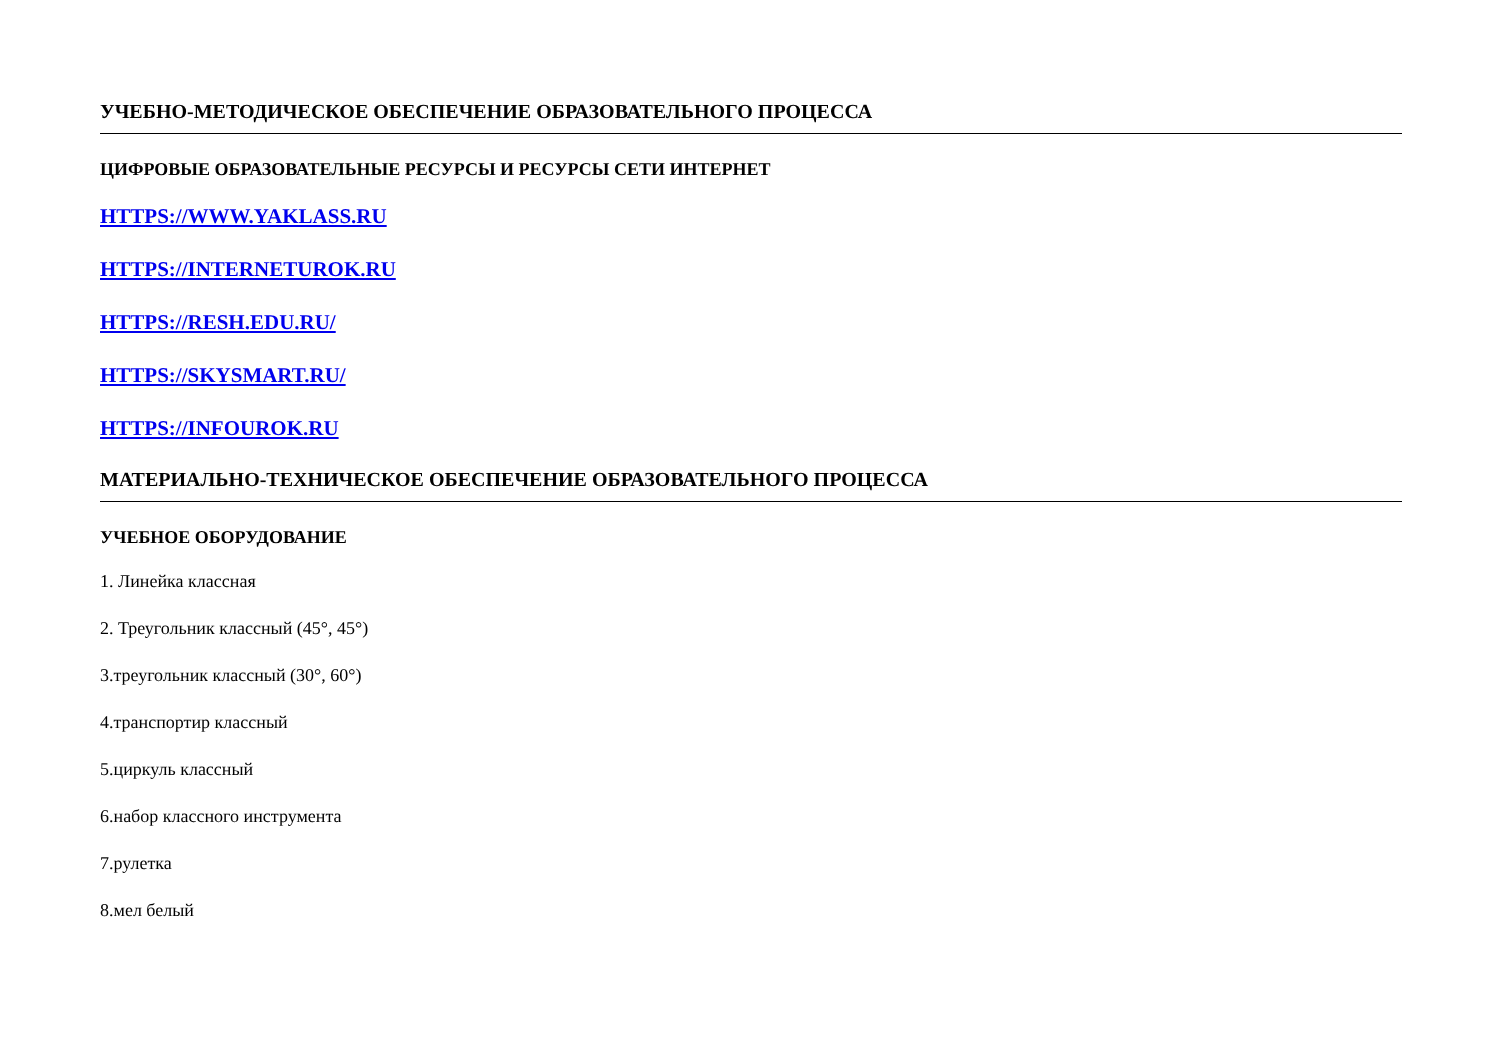УЧЕБНО-МЕТОДИЧЕСКОЕ ОБЕСПЕЧЕНИЕ ОБРАЗОВАТЕЛЬНОГО ПРОЦЕССА
ЦИФРОВЫЕ ОБРАЗОВАТЕЛЬНЫЕ РЕСУРСЫ И РЕСУРСЫ СЕТИ ИНТЕРНЕТ
HTTPS://WWW.YAKLASS.RU
HTTPS://INTERNETUROK.RU
HTTPS://RESH.EDU.RU/
HTTPS://SKYSMART.RU/
HTTPS://INFOUROK.RU
МАТЕРИАЛЬНО-ТЕХНИЧЕСКОЕ ОБЕСПЕЧЕНИЕ ОБРАЗОВАТЕЛЬНОГО ПРОЦЕССА
УЧЕБНОЕ ОБОРУДОВАНИЕ
1. Линейка классная
2. Треугольник классный (45°, 45°)
3.треугольник классный (30°, 60°)
4.транспортир классный
5.циркуль классный
6.набор классного инструмента
7.рулетка
8.мел белый